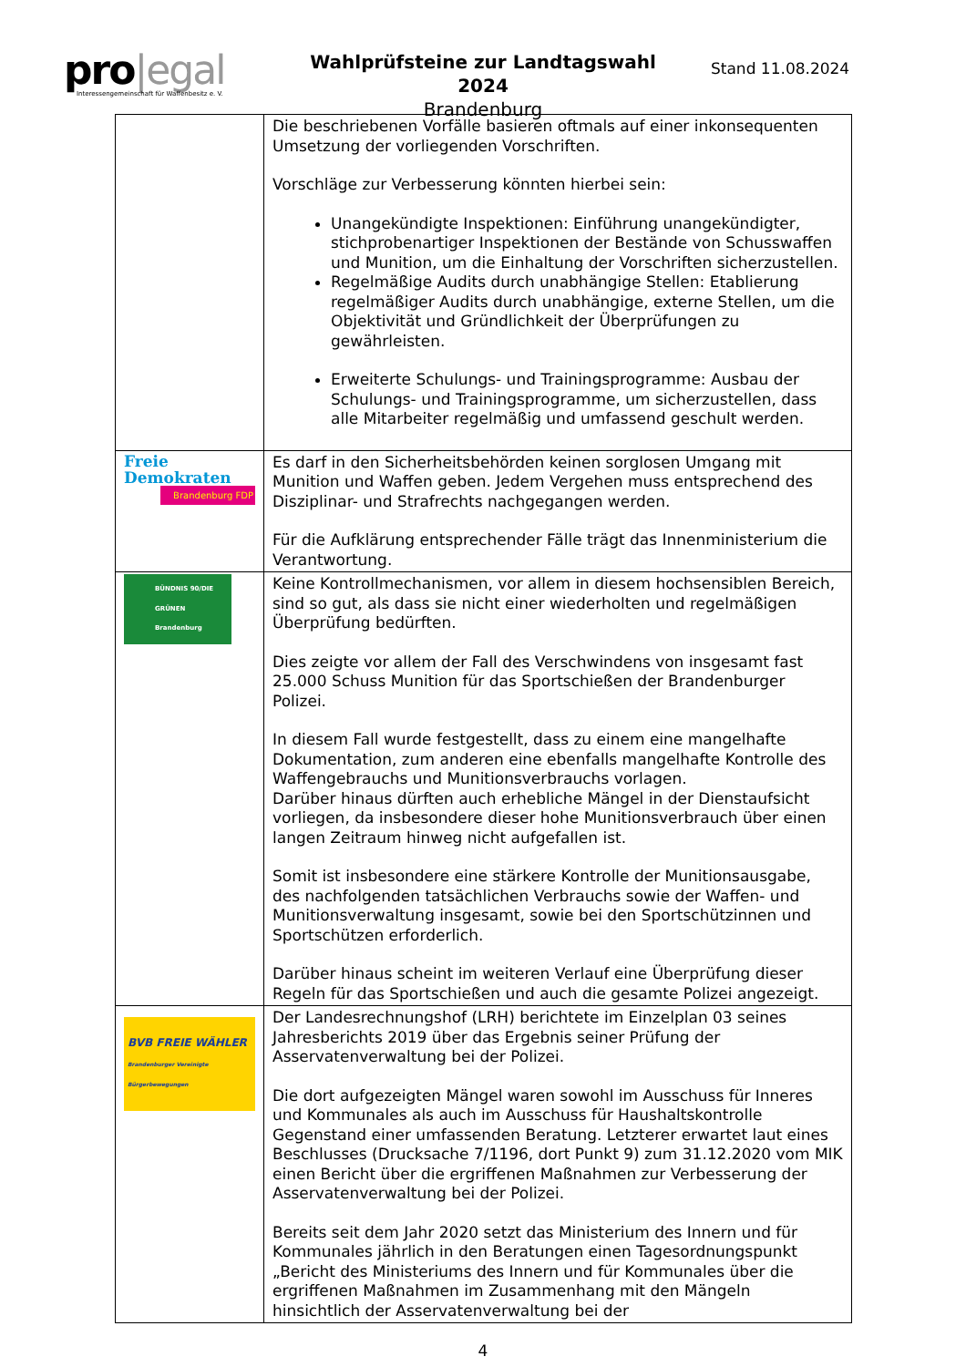pro|egal
Interessengemeinschaft für Waffenbesitz e. V.
Wahlprüfsteine zur Landtagswahl 2024
Brandenburg
Stand 11.08.2024
| | Die beschriebenen Vorfälle basieren oftmals auf einer inkonsequenten Umsetzung der vorliegenden Vorschriften. Vorschläge zur Verbesserung könnten hierbei sein: Unangekündigte Inspektionen: Einführung unangekündigter, stichprobenartiger Inspektionen der Bestände von Schusswaffen und Munition, um die Einhaltung der Vorschriften sicherzustellen. Regelmäßige Audits durch unabhängige Stellen: Etablierung regelmäßiger Audits durch unabhängige, externe Stellen, um die Objektivität und Gründlichkeit der Überprüfungen zu gewährleisten. Erweiterte Schulungs- und Trainingsprogramme: Ausbau der Schulungs- und Trainingsprogramme, um sicherzustellen, dass alle Mitarbeiter regelmäßig und umfassend geschult werden. |
| Freie Demokraten Brandenburg FDP | Es darf in den Sicherheitsbehörden keinen sorglosen Umgang mit Munition und Waffen geben. Jedem Vergehen muss entsprechend des Disziplinar- und Strafrechts nachgegangen werden. Für die Aufklärung entsprechender Fälle trägt das Innenministerium die Verantwortung. |
| BÜNDNIS 90/DIE GRÜNEN Brandenburg | Keine Kontrollmechanismen, vor allem in diesem hochsensiblen Bereich, sind so gut, als dass sie nicht einer wiederholten und regelmäßigen Überprüfung bedürften. Dies zeigte vor allem der Fall des Verschwindens von insgesamt fast 25.000 Schuss Munition für das Sportschießen der Brandenburger Polizei. In diesem Fall wurde festgestellt, dass zu einem eine mangelhafte Dokumentation, zum anderen eine ebenfalls mangelhafte Kontrolle des Waffengebrauchs und Munitionsverbrauchs vorlagen. Darüber hinaus dürften auch erhebliche Mängel in der Dienstaufsicht vorliegen, da insbesondere dieser hohe Munitionsverbrauch über einen langen Zeitraum hinweg nicht aufgefallen ist. Somit ist insbesondere eine stärkere Kontrolle der Munitionsausgabe, des nachfolgenden tatsächlichen Verbrauchs sowie der Waffen- und Munitionsverwaltung insgesamt, sowie bei den Sportschützinnen und Sportschützen erforderlich. Darüber hinaus scheint im weiteren Verlauf eine Überprüfung dieser Regeln für das Sportschießen und auch die gesamte Polizei angezeigt. |
| BVB FREIE WÄHLER Brandenburger Vereinigte Bürgerbewegungen | Der Landesrechnungshof (LRH) berichtete im Einzelplan 03 seines Jahresberichts 2019 über das Ergebnis seiner Prüfung der Asservatenverwaltung bei der Polizei. Die dort aufgezeigten Mängel waren sowohl im Ausschuss für Inneres und Kommunales als auch im Ausschuss für Haushaltskontrolle Gegenstand einer umfassenden Beratung. Letzterer erwartet laut eines Beschlusses (Drucksache 7/1196, dort Punkt 9) zum 31.12.2020 vom MIK einen Bericht über die ergriffenen Maßnahmen zur Verbesserung der Asservatenverwaltung bei der Polizei. Bereits seit dem Jahr 2020 setzt das Ministerium des Innern und für Kommunales jährlich in den Beratungen einen Tagesordnungspunkt „Bericht des Ministeriums des Innern und für Kommunales über die ergriffenen Maßnahmen im Zusammenhang mit den Mängeln hinsichtlich der Asservatenverwaltung bei der |
4